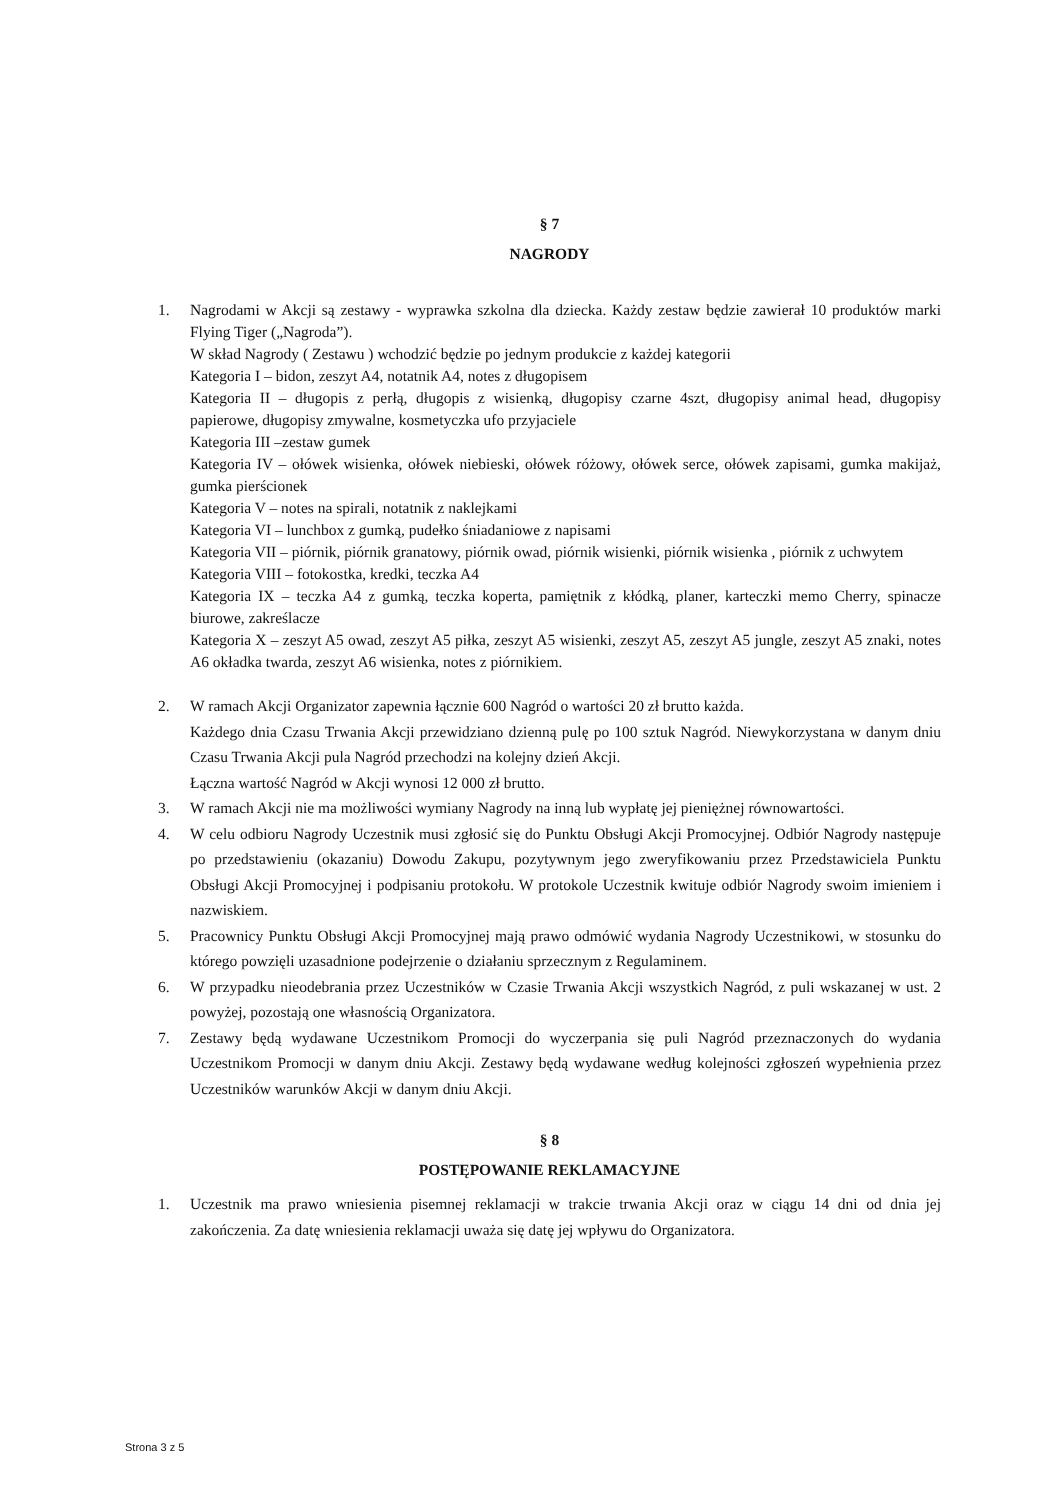§ 7
NAGRODY
1. Nagrodami w Akcji są zestawy - wyprawka szkolna dla dziecka. Każdy zestaw będzie zawierał 10 produktów marki Flying Tiger („Nagroda”).
W skład Nagrody ( Zestawu ) wchodzić będzie po jednym produkcie z każdej kategorii
Kategoria I – bidon, zeszyt A4, notatnik A4, notes z długopisem
Kategoria II – długopis z perłą, długopis z wisienką, długopisy czarne 4szt, długopisy animal head, długopisy papierowe, długopisy zmywalne, kosmetyczka ufo przyjaciele
Kategoria III –zestaw gumek
Kategoria IV – ołówek wisienka, ołówek niebieski, ołówek różowy, ołówek serce, ołówek zapisami, gumka makijaż, gumka pierścionek
Kategoria V – notes na spirali, notatnik z naklejkami
Kategoria VI – lunchbox z gumką, pudełko śniadaniowe z napisami
Kategoria VII – piórnik, piórnik granatowy, piórnik owad, piórnik wisienki, piórnik wisienka , piórnik z uchwytem
Kategoria VIII – fotokostka, kredki, teczka A4
Kategoria IX – teczka A4 z gumką, teczka koperta, pamiętnik z kłódką, planer, karteczki memo Cherry, spinacze biurowe, zakreślacze
Kategoria X – zeszyt A5 owad, zeszyt A5 piłka, zeszyt A5 wisienki, zeszyt A5, zeszyt A5 jungle, zeszyt A5 znaki, notes A6 okładka twarda, zeszyt A6 wisienka, notes z piórnikiem.
2. W ramach Akcji Organizator zapewnia łącznie 600 Nagród o wartości 20 zł brutto każda.
Każdego dnia Czasu Trwania Akcji przewidziano dzienną pulę po 100 sztuk Nagród. Niewykorzystana w danym dniu Czasu Trwania Akcji pula Nagród przechodzi na kolejny dzień Akcji.
Łączna wartość Nagród w Akcji wynosi 12 000 zł brutto.
3. W ramach Akcji nie ma możliwości wymiany Nagrody na inną lub wypłatę jej pieniężnej równowartości.
4. W celu odbioru Nagrody Uczestnik musi zgłosić się do Punktu Obsługi Akcji Promocyjnej. Odbiór Nagrody następuje po przedstawieniu (okazaniu) Dowodu Zakupu, pozytywnym jego zweryfikowaniu przez Przedstawiciela Punktu Obsługi Akcji Promocyjnej i podpisaniu protokołu. W protokole Uczestnik kwituje odbiór Nagrody swoim imieniem i nazwiskiem.
5. Pracownicy Punktu Obsługi Akcji Promocyjnej mają prawo odmówić wydania Nagrody Uczestnikowi, w stosunku do którego powzięli uzasadnione podejrzenie o działaniu sprzecznym z Regulaminem.
6. W przypadku nieodebrania przez Uczestników w Czasie Trwania Akcji wszystkich Nagród, z puli wskazanej w ust. 2 powyżej, pozostają one własnością Organizatora.
7. Zestawy będą wydawane Uczestnikom Promocji do wyczerpania się puli Nagród przeznaczonych do wydania Uczestnikom Promocji w danym dniu Akcji. Zestawy będą wydawane według kolejności zgłoszeń wypełnienia przez Uczestników warunków Akcji w danym dniu Akcji.
§ 8
POSTĘPOWANIE REKLAMACYJNE
1. Uczestnik ma prawo wniesienia pisemnej reklamacji w trakcie trwania Akcji oraz w ciągu 14 dni od dnia jej zakończenia. Za datę wniesienia reklamacji uważa się datę jej wpływu do Organizatora.
Strona 3 z 5